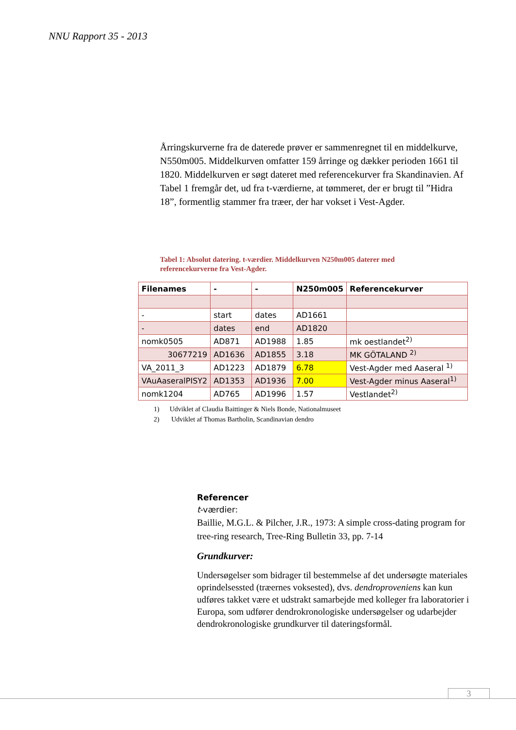NNU Rapport 35 - 2013
Årringskurverne fra de daterede prøver er sammenregnet til en middelkurve, N550m005. Middelkurven omfatter 159 årringe og dækker perioden 1661 til 1820. Middelkurven er søgt dateret med referencekurver fra Skandinavien. Af Tabel 1 fremgår det, ud fra t-værdierne, at tømmeret, der er brugt til ”Hidra 18”, formentlig stammer fra træer, der har vokset i Vest-Agder.
Tabel 1: Absolut datering. t-værdier. Middelkurven N250m005 daterer med referencekurverne fra Vest-Agder.
| Filenames | - | - | N250m005 | Referencekurver |
| --- | --- | --- | --- | --- |
| - | start | dates | AD1661 | |
| - | dates | end | AD1820 | |
| nomk0505 | AD871 | AD1988 | 1.85 | mk oestlandet<sup>2)</sup> |
| 30677219 | AD1636 | AD1855 | 3.18 | MK GÖTALAND <sup>2)</sup> |
| VA_2011_3 | AD1223 | AD1879 | 6.78 | Vest-Agder med Aaseral <sup>1)</sup> |
| VAuAaseralPISY2 | AD1353 | AD1936 | 7.00 | Vest-Agder minus Aaseral<sup>1)</sup> |
| nomk1204 | AD765 | AD1996 | 1.57 | Vestlandet<sup>2)</sup> |
1) Udviklet af Claudia Baittinger & Niels Bonde, Nationalmuseet
2) Udviklet af Thomas Bartholin, Scandinavian dendro
Referencer
t-værdier:
Baillie, M.G.L. & Pilcher, J.R., 1973: A simple cross-dating program for tree-ring research, Tree-Ring Bulletin 33, pp. 7-14
Grundkurver:
Undersøgelser som bidrager til bestemmelse af det undersøgte materiales oprindelsessted (træernes voksested), dvs. dendroproveniens kan kun udføres takket være et udstrakt samarbejde med kolleger fra laboratorier i Europa, som udfører dendrokronologiske undersøgelser og udarbejder dendrokronologiske grundkurver til dateringsformål.
3